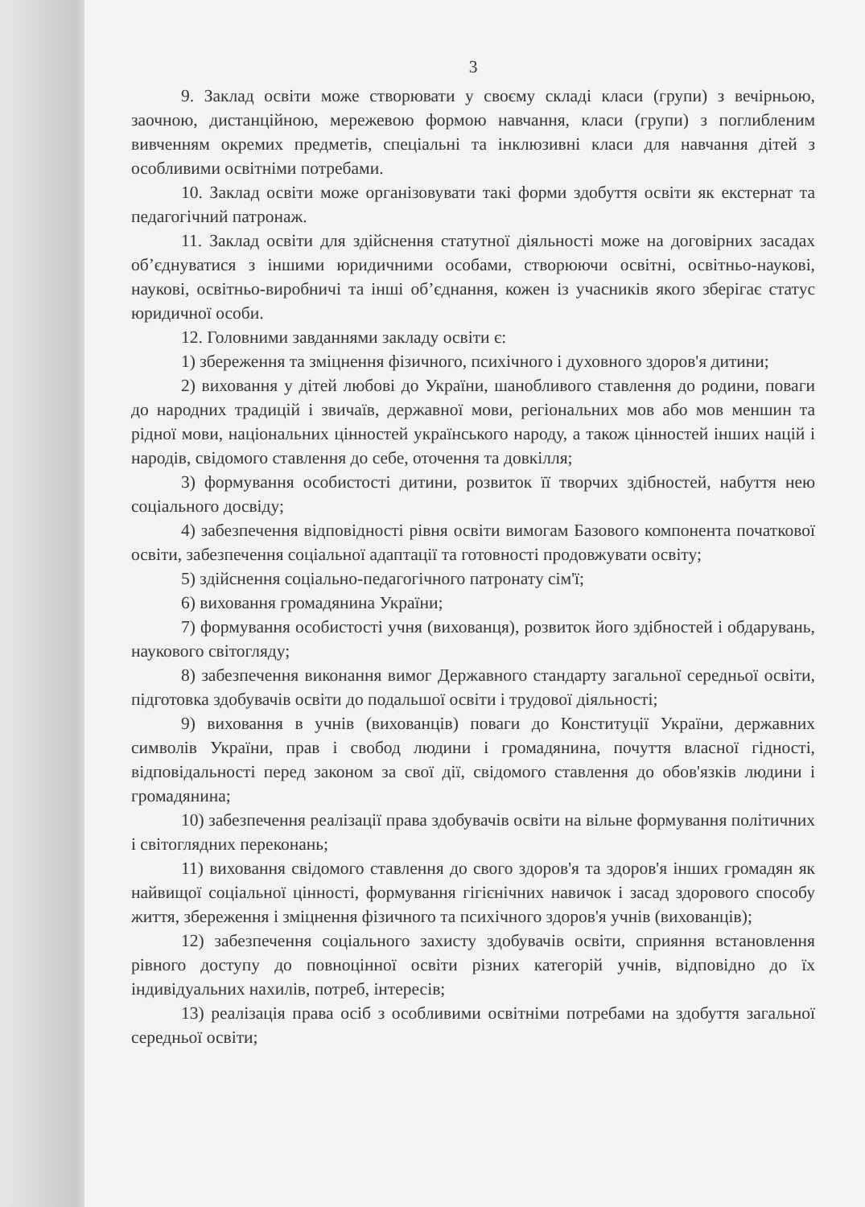3
9. Заклад освіти може створювати у своєму складі класи (групи) з вечірньою, заочною, дистанційною, мережевою формою навчання, класи (групи) з поглибленим вивченням окремих предметів, спеціальні та інклюзивні класи для навчання дітей з особливими освітніми потребами.
10. Заклад освіти може організовувати такі форми здобуття освіти як екстернат та педагогічний патронаж.
11. Заклад освіти для здійснення статутної діяльності може на договірних засадах об’єднуватися з іншими юридичними особами, створюючи освітні, освітньо-наукові, наукові, освітньо-виробничі та інші об’єднання, кожен із учасників якого зберігає статус юридичної особи.
12. Головними завданнями закладу освіти є:
1) збереження та зміцнення фізичного, психічного і духовного здоров'я дитини;
2) виховання у дітей любові до України, шанобливого ставлення до родини, поваги до народних традицій і звичаїв, державної мови, регіональних мов або мов меншин та рідної мови, національних цінностей українського народу, а також цінностей інших націй і народів, свідомого ставлення до себе, оточення та довкілля;
3) формування особистості дитини, розвиток її творчих здібностей, набуття нею соціального досвіду;
4) забезпечення відповідності рівня освіти вимогам Базового компонента початкової освіти, забезпечення соціальної адаптації та готовності продовжувати освіту;
5) здійснення соціально-педагогічного патронату сім'ї;
6) виховання громадянина України;
7) формування особистості учня (вихованця), розвиток його здібностей і обдарувань, наукового світогляду;
8) забезпечення виконання вимог Державного стандарту загальної середньої освіти, підготовка здобувачів освіти до подальшої освіти і трудової діяльності;
9) виховання в учнів (вихованців) поваги до Конституції України, державних символів України, прав і свобод людини і громадянина, почуття власної гідності, відповідальності перед законом за свої дії, свідомого ставлення до обов'язків людини і громадянина;
10) забезпечення реалізації права здобувачів освіти на вільне формування політичних і світоглядних переконань;
11) виховання свідомого ставлення до свого здоров'я та здоров'я інших громадян як найвищої соціальної цінності, формування гігієнічних навичок і засад здорового способу життя, збереження і зміцнення фізичного та психічного здоров'я учнів (вихованців);
12) забезпечення соціального захисту здобувачів освіти, сприяння встановлення рівного доступу до повноцінної освіти різних категорій учнів, відповідно до їх індивідуальних нахилів, потреб, інтересів;
13) реалізація права осіб з особливими освітніми потребами на здобуття загальної середньої освіти;